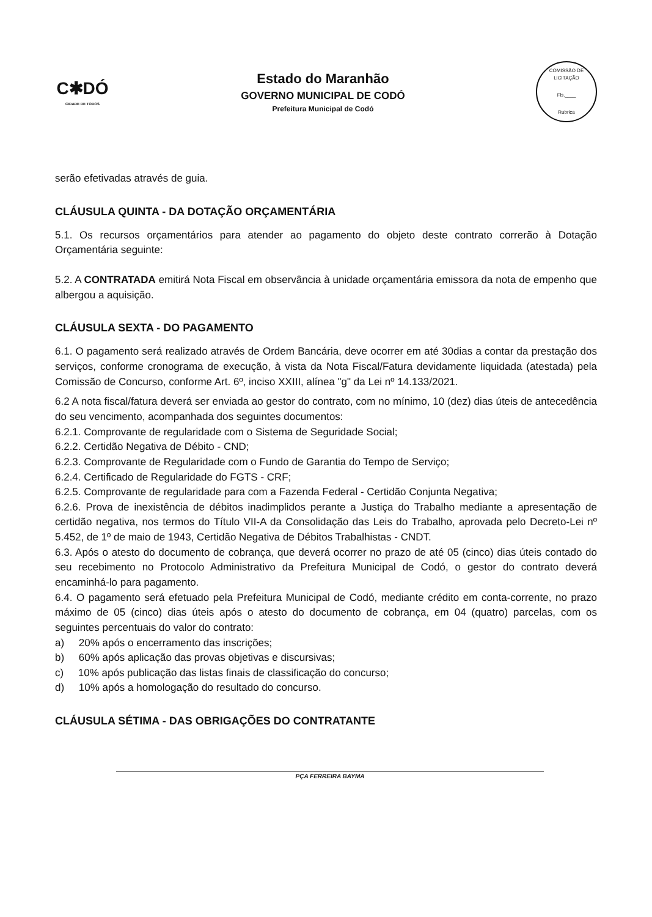C✱DÓ
CIDADE DE TODOS
Estado do Maranhão
GOVERNO MUNICIPAL DE CODÓ
Prefeitura Municipal de Codó
COMISSÃO DE LICITAÇÃO
Fls.____
Rubrica
serão efetivadas através de guia.
CLÁUSULA QUINTA - DA DOTAÇÃO ORÇAMENTÁRIA
5.1. Os recursos orçamentários para atender ao pagamento do objeto deste contrato correrão à Dotação Orçamentária seguinte:
5.2. A CONTRATADA emitirá Nota Fiscal em observância à unidade orçamentária emissora da nota de empenho que albergou a aquisição.
CLÁUSULA SEXTA - DO PAGAMENTO
6.1. O pagamento será realizado através de Ordem Bancária, deve ocorrer em até 30dias a contar da prestação dos serviços, conforme cronograma de execução, à vista da Nota Fiscal/Fatura devidamente liquidada (atestada) pela Comissão de Concurso, conforme Art. 6º, inciso XXIII, alínea "g" da Lei nº 14.133/2021.
6.2 A nota fiscal/fatura deverá ser enviada ao gestor do contrato, com no mínimo, 10 (dez) dias úteis de antecedência do seu vencimento, acompanhada dos seguintes documentos:
6.2.1. Comprovante de regularidade com o Sistema de Seguridade Social;
6.2.2. Certidão Negativa de Débito - CND;
6.2.3. Comprovante de Regularidade com o Fundo de Garantia do Tempo de Serviço;
6.2.4. Certificado de Regularidade do FGTS - CRF;
6.2.5. Comprovante de regularidade para com a Fazenda Federal - Certidão Conjunta Negativa;
6.2.6. Prova de inexistência de débitos inadimplidos perante a Justiça do Trabalho mediante a apresentação de certidão negativa, nos termos do Título VII-A da Consolidação das Leis do Trabalho, aprovada pelo Decreto-Lei nº 5.452, de 1º de maio de 1943, Certidão Negativa de Débitos Trabalhistas - CNDT.
6.3. Após o atesto do documento de cobrança, que deverá ocorrer no prazo de até 05 (cinco) dias úteis contado do seu recebimento no Protocolo Administrativo da Prefeitura Municipal de Codó, o gestor do contrato deverá encaminhá-lo para pagamento.
6.4. O pagamento será efetuado pela Prefeitura Municipal de Codó, mediante crédito em conta-corrente, no prazo máximo de 05 (cinco) dias úteis após o atesto do documento de cobrança, em 04 (quatro) parcelas, com os seguintes percentuais do valor do contrato:
a) 20% após o encerramento das inscrições;
b) 60% após aplicação das provas objetivas e discursivas;
c) 10% após publicação das listas finais de classificação do concurso;
d) 10% após a homologação do resultado do concurso.
CLÁUSULA SÉTIMA - DAS OBRIGAÇÕES DO CONTRATANTE
PÇA FERREIRA BAYMA